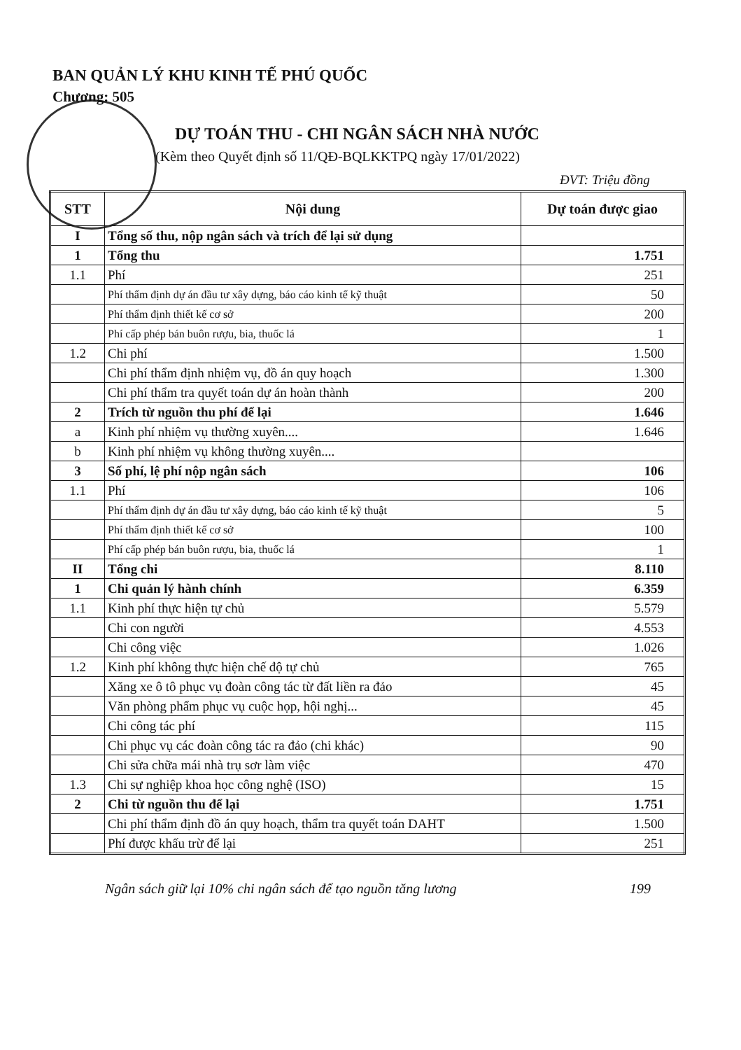BAN QUẢN LÝ KHU KINH TẾ PHÚ QUỐC
Chương: 505
DỰ TOÁN THU - CHI NGÂN SÁCH NHÀ NƯỚC
(Kèm theo Quyết định số 11/QĐ-BQLKKTPQ ngày 17/01/2022)
ĐVT: Triệu đồng
| STT | Nội dung | Dự toán được giao |
| --- | --- | --- |
| I | Tổng số thu, nộp ngân sách và trích để lại sử dụng | |
| 1 | Tổng thu | 1.751 |
| 1.1 | Phí | 251 |
| | Phí thẩm định dự án đầu tư xây dựng, báo cáo kinh tế kỹ thuật | 50 |
| | Phí thẩm định thiết kế cơ sở | 200 |
| | Phí cấp phép bán buôn rượu, bia, thuốc lá | 1 |
| 1.2 | Chi phí | 1.500 |
| | Chi phí thẩm định nhiệm vụ, đồ án quy hoạch | 1.300 |
| | Chi phí thẩm tra quyết toán dự án hoàn thành | 200 |
| 2 | Trích từ nguồn thu phí để lại | 1.646 |
| a | Kinh phí nhiệm vụ thường xuyên.... | 1.646 |
| b | Kinh phí nhiệm vụ không thường xuyên.... | |
| 3 | Số phí, lệ phí nộp ngân sách | 106 |
| 1.1 | Phí | 106 |
| | Phí thẩm định dự án đầu tư xây dựng, báo cáo kinh tế kỹ thuật | 5 |
| | Phí thẩm định thiết kế cơ sở | 100 |
| | Phí cấp phép bán buôn rượu, bia, thuốc lá | 1 |
| II | Tổng chi | 8.110 |
| 1 | Chi quản lý hành chính | 6.359 |
| 1.1 | Kinh phí thực hiện tự chủ | 5.579 |
| | Chi con người | 4.553 |
| | Chi công việc | 1.026 |
| 1.2 | Kinh phí không thực hiện chế độ tự chủ | 765 |
| | Xăng xe ô tô phục vụ đoàn công tác từ đất liền ra đảo | 45 |
| | Văn phòng phẩm phục vụ cuộc họp, hội nghị... | 45 |
| | Chi công tác phí | 115 |
| | Chi phục vụ các đoàn công tác ra đảo (chi khác) | 90 |
| | Chi sửa chữa mái nhà trụ sơr làm việc | 470 |
| 1.3 | Chi sự nghiệp khoa học công nghệ (ISO) | 15 |
| 2 | Chi từ nguồn thu để lại | 1.751 |
| | Chi phí thẩm định đồ án quy hoạch, thẩm tra quyết toán DAHT | 1.500 |
| | Phí được khấu trừ để lại | 251 |
Ngân sách giữ lại 10% chi ngân sách để tạo nguồn tăng lương
199